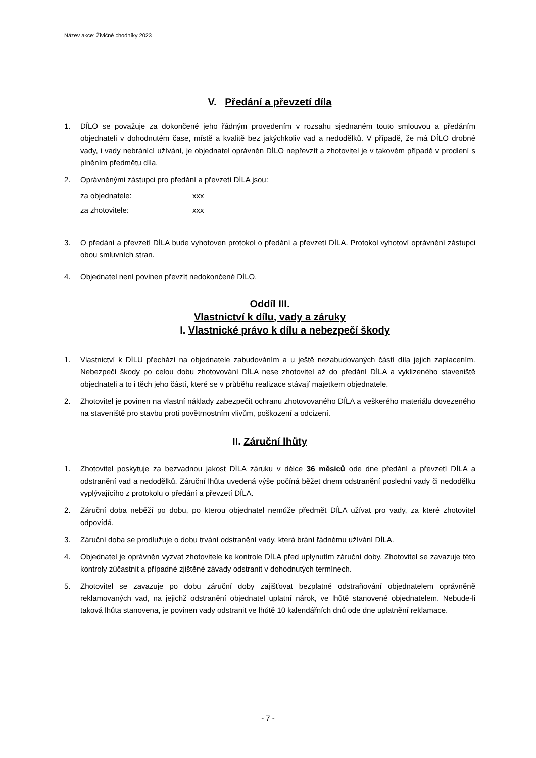Název akce: Živičné chodníky 2023
V. Předání a převzetí díla
1. DÍLO se považuje za dokončené jeho řádným provedením v rozsahu sjednaném touto smlouvou a předáním objednateli v dohodnutém čase, místě a kvalitě bez jakýchkoliv vad a nedodělků. V případě, že má DÍLO drobné vady, i vady nebránící užívání, je objednatel oprávněn DÍLO nepřevzít a zhotovitel je v takovém případě v prodlení s plněním předmětu díla.
2. Oprávněnými zástupci pro předání a převzetí DÍLA jsou:
za objednatele: xxx
za zhotovitele: xxx
3. O předání a převzetí DÍLA bude vyhotoven protokol o předání a převzetí DÍLA. Protokol vyhotoví oprávnění zástupci obou smluvních stran.
4. Objednatel není povinen převzít nedokončené DÍLO.
Oddíl III.
Vlastnictví k dílu, vady a záruky
I. Vlastnické právo k dílu a nebezpečí škody
1. Vlastnictví k DÍLU přechází na objednatele zabudováním a u ještě nezabudovaných částí díla jejich zaplacením. Nebezpečí škody po celou dobu zhotovování DÍLA nese zhotovitel až do předání DÍLA a vyklizeného staveniště objednateli a to i těch jeho částí, které se v průběhu realizace stávají majetkem objednatele.
2. Zhotovitel je povinen na vlastní náklady zabezpečit ochranu zhotovovaného DÍLA a veškerého materiálu dovezeného na staveniště pro stavbu proti povětrnostním vlivům, poškození a odcizení.
II. Záruční lhůty
1. Zhotovitel poskytuje za bezvadnou jakost DÍLA záruku v délce 36 měsíců ode dne předání a převzetí DÍLA a odstranění vad a nedodělků. Záruční lhůta uvedená výše počíná běžet dnem odstranění poslední vady či nedodělku vyplývajícího z protokolu o předání a převzetí DÍLA.
2. Záruční doba neběží po dobu, po kterou objednatel nemůže předmět DÍLA užívat pro vady, za které zhotovitel odpovídá.
3. Záruční doba se prodlužuje o dobu trvání odstranění vady, která brání řádnému užívání DÍLA.
4. Objednatel je oprávněn vyzvat zhotovitele ke kontrole DÍLA před uplynutím záruční doby. Zhotovitel se zavazuje této kontroly zúčastnit a případné zjištěné závady odstranit v dohodnutých termínech.
5. Zhotovitel se zavazuje po dobu záruční doby zajišťovat bezplatné odstraňování objednatelem oprávněně reklamovaných vad, na jejichž odstranění objednatel uplatní nárok, ve lhůtě stanovené objednatelem. Nebude-li taková lhůta stanovena, je povinen vady odstranit ve lhůtě 10 kalendářních dnů ode dne uplatnění reklamace.
- 7 -